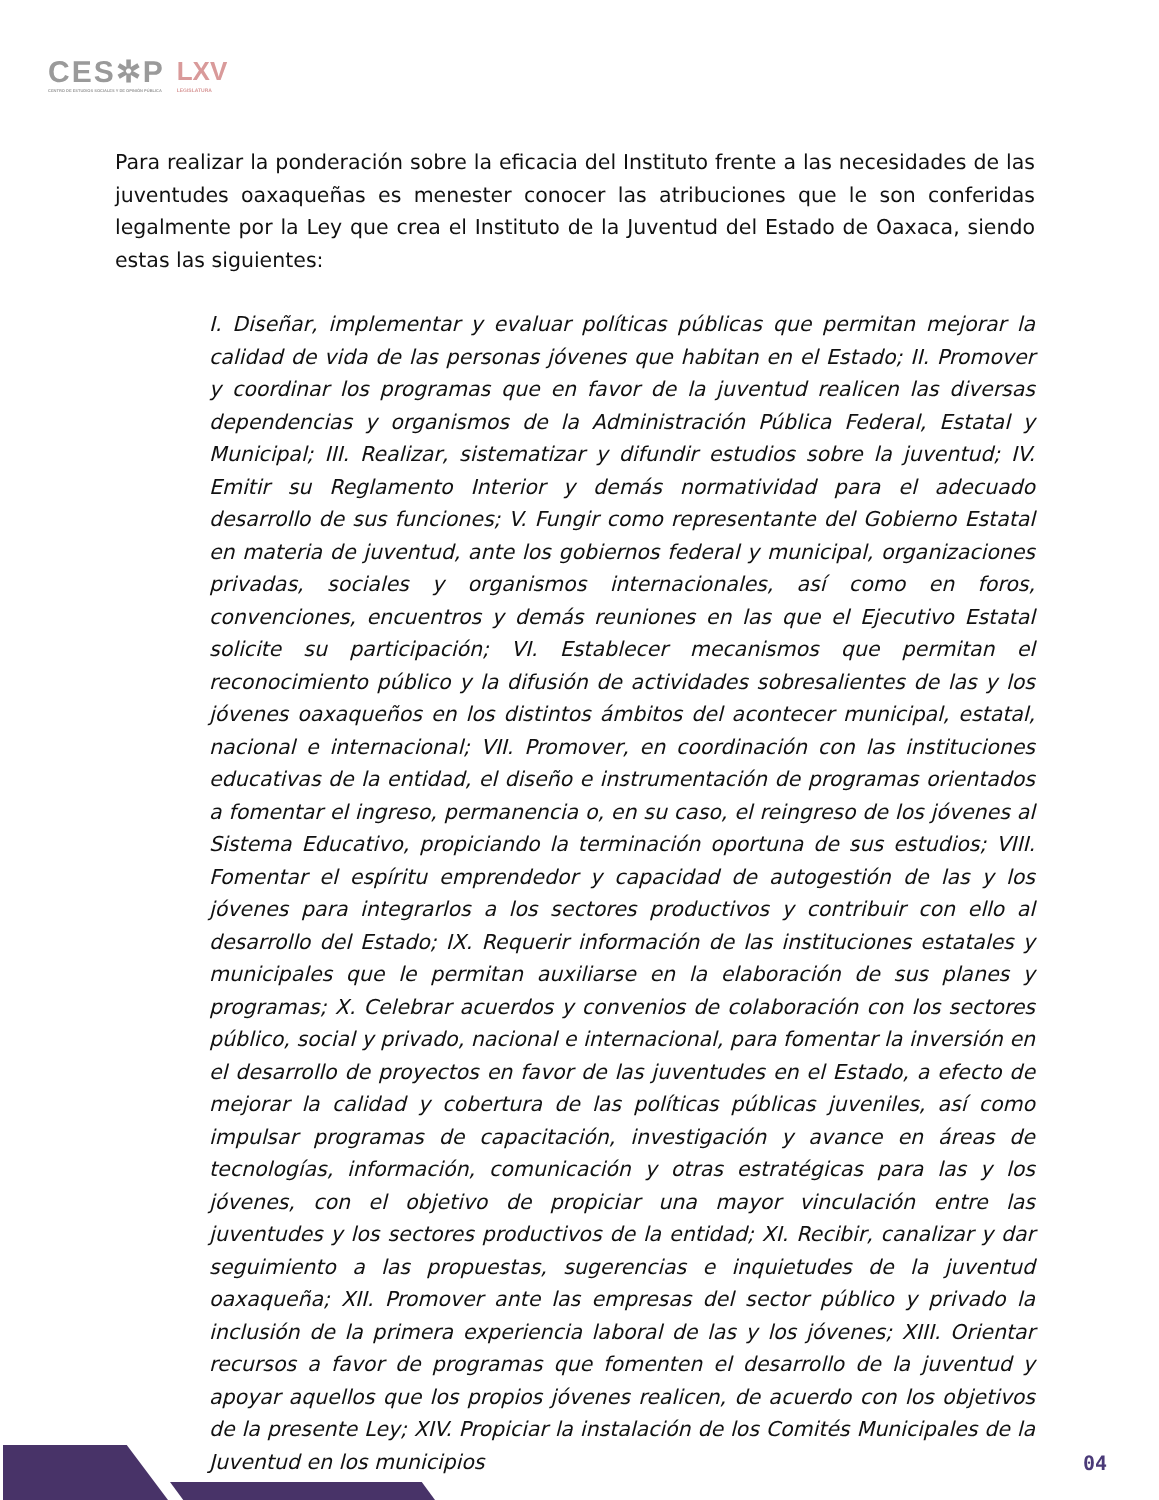CES✲P
CENTRO DE ESTUDIOS SOCIALES Y DE OPINIÓN PÚBLICA
LXV
LEGISLATURA
Para realizar la ponderación sobre la eficacia del Instituto frente a las necesidades de las juventudes oaxaqueñas es menester conocer las atribuciones que le son conferidas legalmente por la Ley que crea el Instituto de la Juventud del Estado de Oaxaca, siendo estas las siguientes:
I. Diseñar, implementar y evaluar políticas públicas que permitan mejorar la calidad de vida de las personas jóvenes que habitan en el Estado; II. Promover y coordinar los programas que en favor de la juventud realicen las diversas dependencias y organismos de la Administración Pública Federal, Estatal y Municipal; III. Realizar, sistematizar y difundir estudios sobre la juventud; IV. Emitir su Reglamento Interior y demás normatividad para el adecuado desarrollo de sus funciones; V. Fungir como representante del Gobierno Estatal en materia de juventud, ante los gobiernos federal y municipal, organizaciones privadas, sociales y organismos internacionales, así como en foros, convenciones, encuentros y demás reuniones en las que el Ejecutivo Estatal solicite su participación; VI. Establecer mecanismos que permitan el reconocimiento público y la difusión de actividades sobresalientes de las y los jóvenes oaxaqueños en los distintos ámbitos del acontecer municipal, estatal, nacional e internacional; VII. Promover, en coordinación con las instituciones educativas de la entidad, el diseño e instrumentación de programas orientados a fomentar el ingreso, permanencia o, en su caso, el reingreso de los jóvenes al Sistema Educativo, propiciando la terminación oportuna de sus estudios; VIII. Fomentar el espíritu emprendedor y capacidad de autogestión de las y los jóvenes para integrarlos a los sectores productivos y contribuir con ello al desarrollo del Estado; IX. Requerir información de las instituciones estatales y municipales que le permitan auxiliarse en la elaboración de sus planes y programas; X. Celebrar acuerdos y convenios de colaboración con los sectores público, social y privado, nacional e internacional, para fomentar la inversión en el desarrollo de proyectos en favor de las juventudes en el Estado, a efecto de mejorar la calidad y cobertura de las políticas públicas juveniles, así como impulsar programas de capacitación, investigación y avance en áreas de tecnologías, información, comunicación y otras estratégicas para las y los jóvenes, con el objetivo de propiciar una mayor vinculación entre las juventudes y los sectores productivos de la entidad; XI. Recibir, canalizar y dar seguimiento a las propuestas, sugerencias e inquietudes de la juventud oaxaqueña; XII. Promover ante las empresas del sector público y privado la inclusión de la primera experiencia laboral de las y los jóvenes; XIII. Orientar recursos a favor de programas que fomenten el desarrollo de la juventud y apoyar aquellos que los propios jóvenes realicen, de acuerdo con los objetivos de la presente Ley; XIV. Propiciar la instalación de los Comités Municipales de la Juventud en los municipios
04